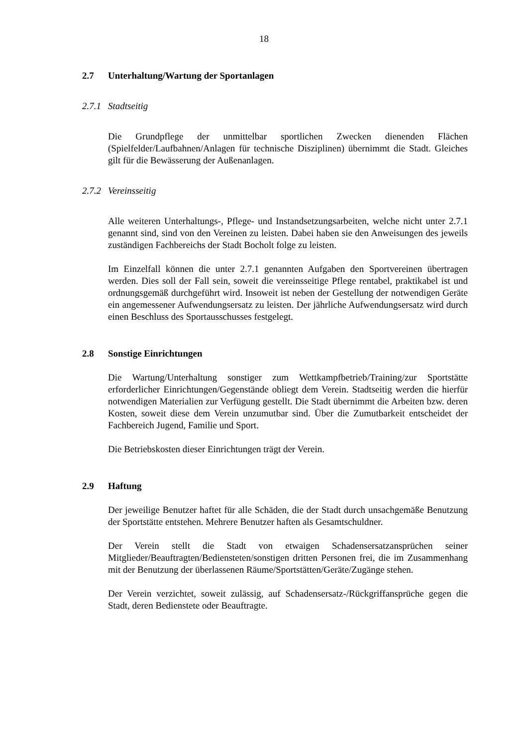18
2.7 Unterhaltung/Wartung der Sportanlagen
2.7.1 Stadtseitig
Die Grundpflege der unmittelbar sportlichen Zwecken dienenden Flächen (Spielfelder/Laufbahnen/Anlagen für technische Disziplinen) übernimmt die Stadt. Gleiches gilt für die Bewässerung der Außenanlagen.
2.7.2 Vereinsseitig
Alle weiteren Unterhaltungs-, Pflege- und Instandsetzungsarbeiten, welche nicht unter 2.7.1 genannt sind, sind von den Vereinen zu leisten. Dabei haben sie den Anweisungen des jeweils zuständigen Fachbereichs der Stadt Bocholt folge zu leisten.
Im Einzelfall können die unter 2.7.1 genannten Aufgaben den Sportvereinen übertragen werden. Dies soll der Fall sein, soweit die vereinsseitige Pflege rentabel, praktikabel ist und ordnungsgemäß durchgeführt wird. Insoweit ist neben der Gestellung der notwendigen Geräte ein angemessener Aufwendungsersatz zu leisten. Der jährliche Aufwendungsersatz wird durch einen Beschluss des Sportausschusses festgelegt.
2.8 Sonstige Einrichtungen
Die Wartung/Unterhaltung sonstiger zum Wettkampfbetrieb/Training/zur Sportstätte erforderlicher Einrichtungen/Gegenstände obliegt dem Verein. Stadtseitig werden die hierfür notwendigen Materialien zur Verfügung gestellt. Die Stadt übernimmt die Arbeiten bzw. deren Kosten, soweit diese dem Verein unzumutbar sind. Über die Zumutbarkeit entscheidet der Fachbereich Jugend, Familie und Sport.
Die Betriebskosten dieser Einrichtungen trägt der Verein.
2.9 Haftung
Der jeweilige Benutzer haftet für alle Schäden, die der Stadt durch unsachgemäße Benutzung der Sportstätte entstehen. Mehrere Benutzer haften als Gesamtschuldner.
Der Verein stellt die Stadt von etwaigen Schadensersatzansprüchen seiner Mitglieder/Beauftragten/Bediensteten/sonstigen dritten Personen frei, die im Zusammenhang mit der Benutzung der überlassenen Räume/Sportstätten/Geräte/Zugänge stehen.
Der Verein verzichtet, soweit zulässig, auf Schadensersatz-/Rückgriffansprüche gegen die Stadt, deren Bedienstete oder Beauftragte.